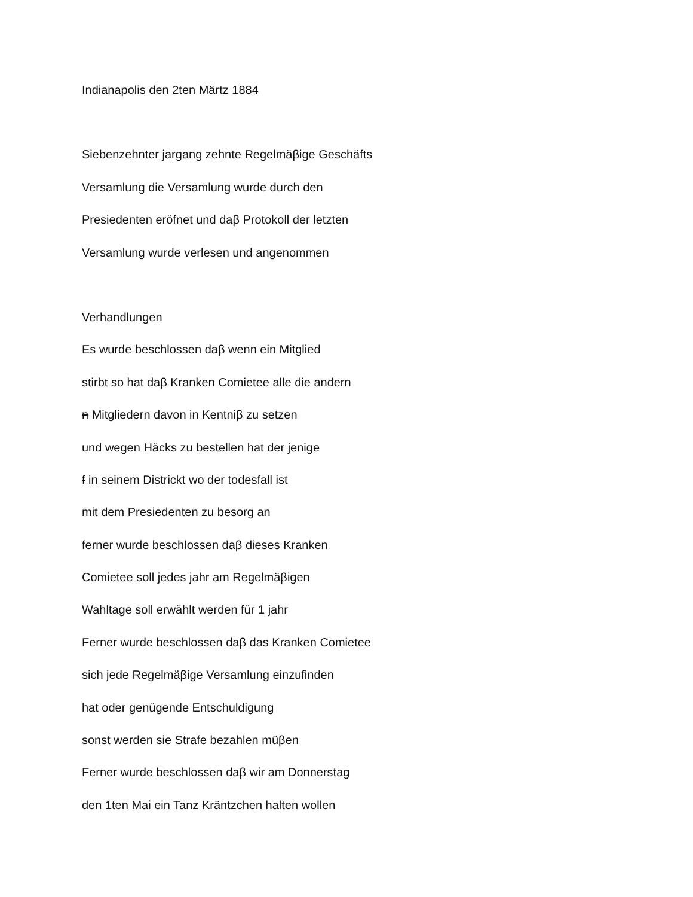Indianapolis den 2ten Märtz 1884
Siebenzehnter jargang zehnte Regelmäβige Geschäfts
Versamlung die Versamlung wurde durch den
Presiedenten eröfnet und daβ Protokoll der letzten
Versamlung wurde verlesen und angenommen
Verhandlungen
Es wurde beschlossen daβ wenn ein Mitglied
stirbt so hat daβ Kranken Comietee alle die andern
n Mitgliedern davon in Kentniβ zu setzen
und wegen Häcks zu bestellen hat der jenige
f in seinem Districkt wo der todesfall ist
mit dem Presiedenten zu besorg an
ferner wurde beschlossen daβ dieses Kranken
Comietee soll jedes jahr am Regelmäβigen
Wahltage soll erwählt werden für 1 jahr
Ferner wurde beschlossen daβ das Kranken Comietee
sich jede Regelmäβige Versamlung einzufinden
hat oder genügende Entschuldigung
sonst werden sie Strafe bezahlen müβen
Ferner wurde beschlossen daβ wir am Donnerstag
den 1ten Mai ein Tanz Kräntzchen halten wollen